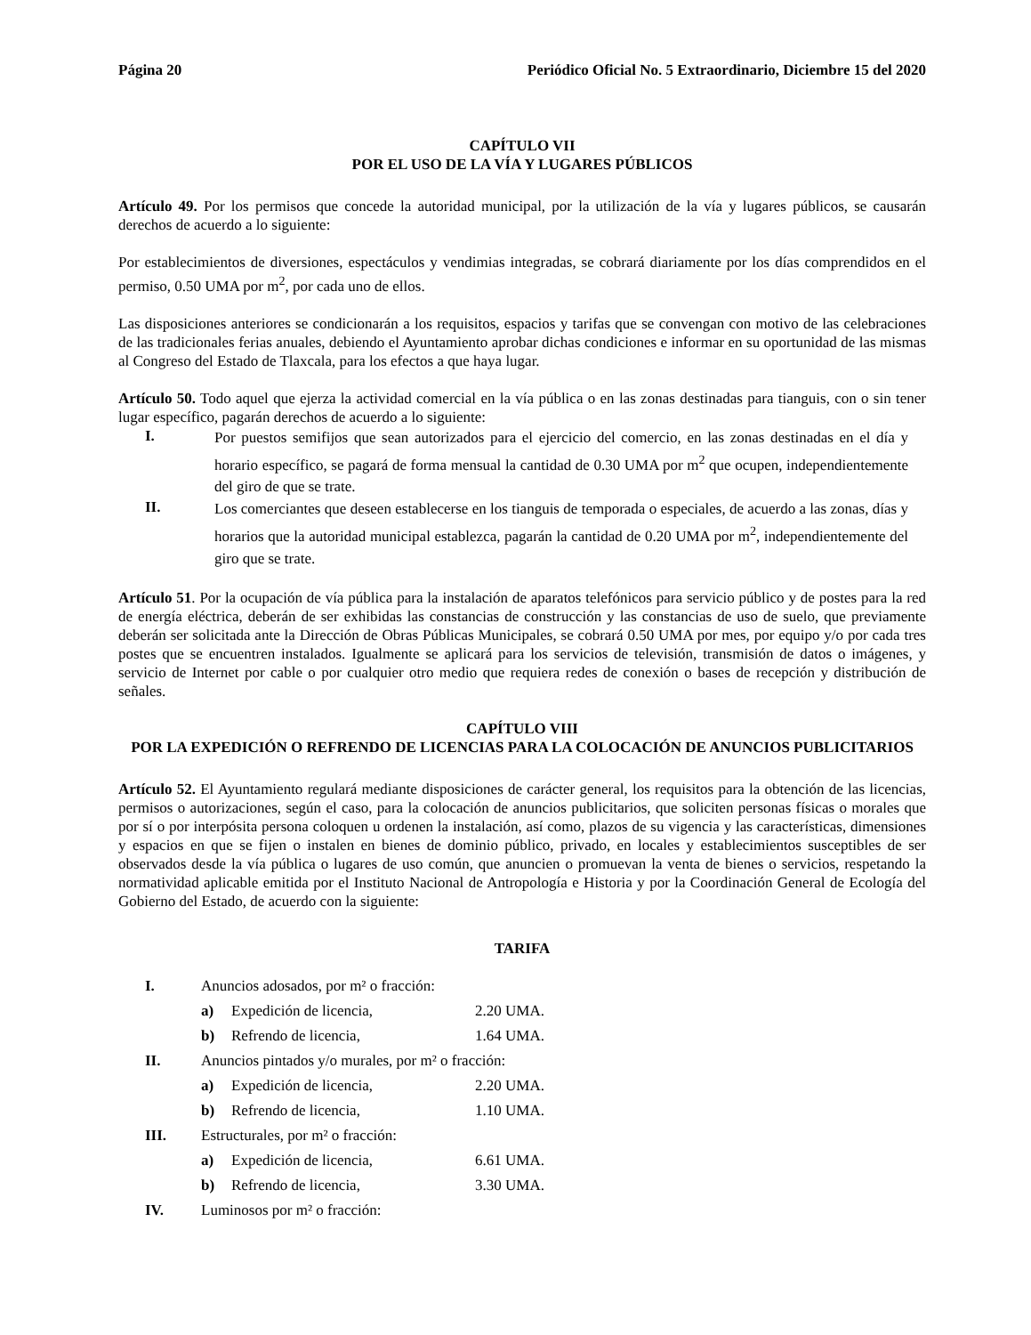Página 20 Periódico Oficial No. 5 Extraordinario, Diciembre 15 del 2020
CAPÍTULO VII
POR EL USO DE LA VÍA Y LUGARES PÚBLICOS
Artículo 49. Por los permisos que concede la autoridad municipal, por la utilización de la vía y lugares públicos, se causarán derechos de acuerdo a lo siguiente:
Por establecimientos de diversiones, espectáculos y vendimias integradas, se cobrará diariamente por los días comprendidos en el permiso, 0.50 UMA por m<sup>2</sup>, por cada uno de ellos.
Las disposiciones anteriores se condicionarán a los requisitos, espacios y tarifas que se convengan con motivo de las celebraciones de las tradicionales ferias anuales, debiendo el Ayuntamiento aprobar dichas condiciones e informar en su oportunidad de las mismas al Congreso del Estado de Tlaxcala, para los efectos a que haya lugar.
Artículo 50. Todo aquel que ejerza la actividad comercial en la vía pública o en las zonas destinadas para tianguis, con o sin tener lugar específico, pagarán derechos de acuerdo a lo siguiente:
I.
Por puestos semifijos que sean autorizados para el ejercicio del comercio, en las zonas destinadas en el día y horario específico, se pagará de forma mensual la cantidad de 0.30 UMA por m<sup>2</sup> que ocupen, independientemente del giro de que se trate.
II.
Los comerciantes que deseen establecerse en los tianguis de temporada o especiales, de acuerdo a las zonas, días y horarios que la autoridad municipal establezca, pagarán la cantidad de 0.20 UMA por m<sup>2</sup>, independientemente del giro que se trate.
Artículo 51. Por la ocupación de vía pública para la instalación de aparatos telefónicos para servicio público y de postes para la red de energía eléctrica, deberán de ser exhibidas las constancias de construcción y las constancias de uso de suelo, que previamente deberán ser solicitada ante la Dirección de Obras Públicas Municipales, se cobrará 0.50 UMA por mes, por equipo y/o por cada tres postes que se encuentren instalados. Igualmente se aplicará para los servicios de televisión, transmisión de datos o imágenes, y servicio de Internet por cable o por cualquier otro medio que requiera redes de conexión o bases de recepción y distribución de señales.
CAPÍTULO VIII
POR LA EXPEDICIÓN O REFRENDO DE LICENCIAS PARA LA COLOCACIÓN DE ANUNCIOS PUBLICITARIOS
Artículo 52. El Ayuntamiento regulará mediante disposiciones de carácter general, los requisitos para la obtención de las licencias, permisos o autorizaciones, según el caso, para la colocación de anuncios publicitarios, que soliciten personas físicas o morales que por sí o por interpósita persona coloquen u ordenen la instalación, así como, plazos de su vigencia y las características, dimensiones y espacios en que se fijen o instalen en bienes de dominio público, privado, en locales y establecimientos susceptibles de ser observados desde la vía pública o lugares de uso común, que anuncien o promuevan la venta de bienes o servicios, respetando la normatividad aplicable emitida por el Instituto Nacional de Antropología e Historia y por la Coordinación General de Ecología del Gobierno del Estado, de acuerdo con la siguiente:
TARIFA
I. Anuncios adosados, por m² o fracción:
a) Expedición de licencia, 2.20 UMA.
b) Refrendo de licencia, 1.64 UMA.
II. Anuncios pintados y/o murales, por m² o fracción:
a) Expedición de licencia, 2.20 UMA.
b) Refrendo de licencia, 1.10 UMA.
III. Estructurales, por m² o fracción:
a) Expedición de licencia, 6.61 UMA.
b) Refrendo de licencia, 3.30 UMA.
IV. Luminosos por m² o fracción: